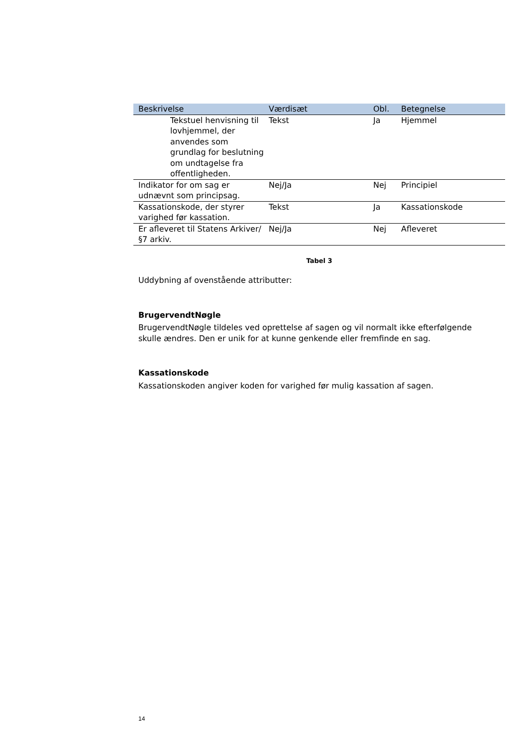| Beskrivelse | Værdisæt | Obl. | Betegnelse |
| --- | --- | --- | --- |
| Tekstuel henvisning til lovhjemmel, der anvendes som grundlag for beslutning om undtagelse fra offentligheden. | Tekst | Ja | Hjemmel |
| Indikator for om sag er udnævnt som principsag. | Nej/Ja | Nej | Principiel |
| Kassationskode, der styrer varighed før kassation. | Tekst | Ja | Kassationskode |
| Er afleveret til Statens Arkiver/ §7 arkiv. | Nej/Ja | Nej | Afleveret |
Tabel 3
Uddybning af ovenstående attributter:
BrugervendtNøgle
BrugervendtNøgle tildeles ved oprettelse af sagen og vil normalt ikke efterfølgende skulle ændres. Den er unik for at kunne genkende eller fremfinde en sag.
Kassationskode
Kassationskoden angiver koden for varighed før mulig kassation af sagen.
14